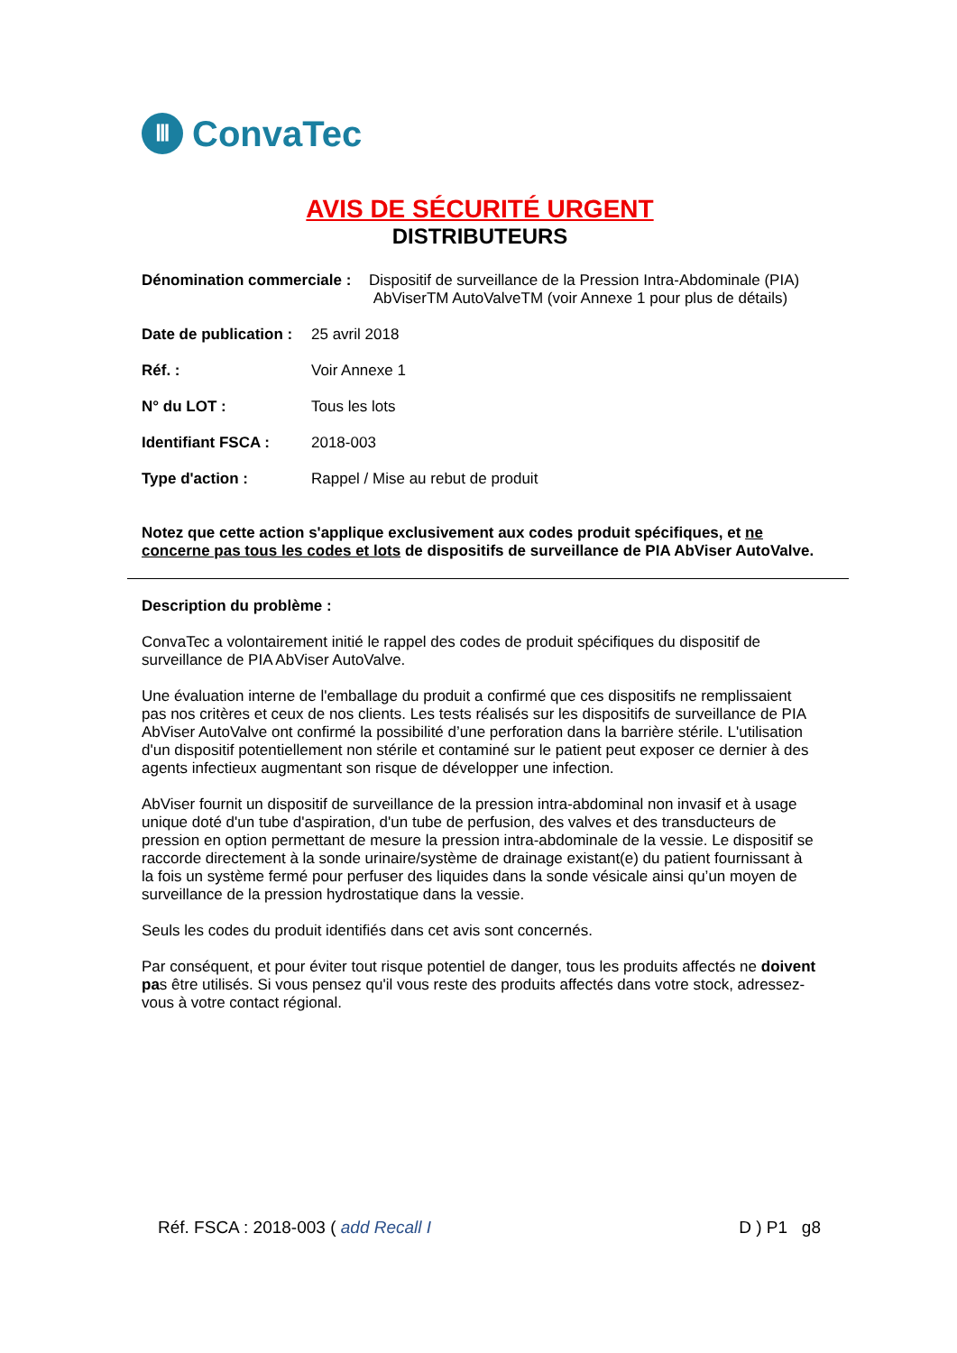Ⅲ
ConvaTec
AVIS DE SÉCURITÉ URGENT
DISTRIBUTEURS
Dénomination commerciale :
Dispositif de surveillance de la Pression Intra-Abdominale (PIA)
AbViserTM AutoValveTM (voir Annexe 1 pour plus de détails)
Date de publication :
25 avril 2018
Réf. : Voir Annexe 1
N° du LOT : Tous les lots
Identifiant FSCA : 2018-003
Type d'action : Rappel / Mise au rebut de produit
Notez que cette action s'applique exclusivement aux codes produit spécifiques, et ne concerne pas tous les codes et lots de dispositifs de surveillance de PIA AbViser AutoValve.
Description du problème :
ConvaTec a volontairement initié le rappel des codes de produit spécifiques du dispositif de surveillance de PIA AbViser AutoValve.
Une évaluation interne de l'emballage du produit a confirmé que ces dispositifs ne remplissaient pas nos critères et ceux de nos clients. Les tests réalisés sur les dispositifs de surveillance de PIA AbViser AutoValve ont confirmé la possibilité d’une perforation dans la barrière stérile. L'utilisation d'un dispositif potentiellement non stérile et contaminé sur le patient peut exposer ce dernier à des agents infectieux augmentant son risque de développer une infection.
AbViser fournit un dispositif de surveillance de la pression intra-abdominal non invasif et à usage unique doté d'un tube d'aspiration, d'un tube de perfusion, des valves et des transducteurs de pression en option permettant de mesure la pression intra-abdominale de la vessie. Le dispositif se raccorde directement à la sonde urinaire/système de drainage existant(e) du patient fournissant à la fois un système fermé pour perfuser des liquides dans la sonde vésicale ainsi qu’un moyen de surveillance de la pression hydrostatique dans la vessie.
Seuls les codes du produit identifiés dans cet avis sont concernés.
Par conséquent, et pour éviter tout risque potentiel de danger, tous les produits affectés ne doivent pas être utilisés. Si vous pensez qu'il vous reste des produits affectés dans votre stock, adressez-vous à votre contact régional.
Réf. FSCA : 2018-003 ( add Recall I D ) P1 g8